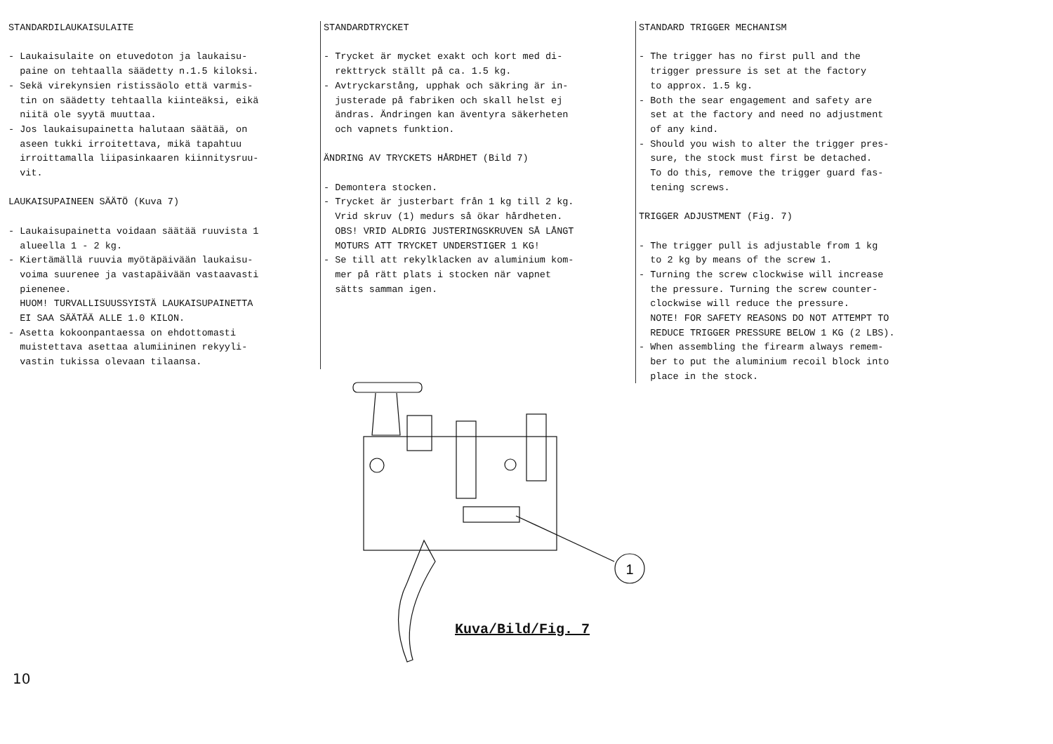STANDARDILAUKAISULAITE - Laukaisulaite on etuvedoton ja laukaisu- paine on tehtaalla säädetty n.1.5 kiloksi. - Sekä virekynsien ristissäolo että varmis- tin on säädetty tehtaalla kiinteäksi, eikä niitä ole syytä muuttaa. - Jos laukaisupainetta halutaan säätää, on aseen tukki irroitettava, mikä tapahtuu irroittamalla liipasinkaaren kiinnitysruu- vit. LAUKAISUPAINEEN SÄÄTÖ (Kuva 7) - Laukaisupainetta voidaan säätää ruuvista 1 alueella 1 - 2 kg. - Kiertämällä ruuvia myötäpäivään laukaisu- voima suurenee ja vastapäivään vastaavasti pienenee. HUOM! TURVALLISUUSSYISTÄ LAUKAISUPAINETTA EI SAA SÄÄTÄÄ ALLE 1.0 KILON. - Asetta kokoonpantaessa on ehdottomasti muistettava asettaa alumiininen rekyyli- vastin tukissa olevaan tilaansa.
STANDARDTRYCKET - Trycket är mycket exakt och kort med di- rekttryck ställt på ca. 1.5 kg. - Avtryckarstång, upphak och säkring är in- justerade på fabriken och skall helst ej ändras. Ändringen kan äventyra säkerheten och vapnets funktion. ÄNDRING AV TRYCKETS HÅRDHET (Bild 7) - Demontera stocken. - Trycket är justerbart från 1 kg till 2 kg. Vrid skruv (1) medurs så ökar hårdheten. OBS! VRID ALDRIG JUSTERINGSKRUVEN SÅ LÅNGT MOTURS ATT TRYCKET UNDERSTIGER 1 KG! - Se till att rekylklacken av aluminium kom- mer på rätt plats i stocken när vapnet sätts samman igen.
STANDARD TRIGGER MECHANISM - The trigger has no first pull and the trigger pressure is set at the factory to approx. 1.5 kg. - Both the sear engagement and safety are set at the factory and need no adjustment of any kind. - Should you wish to alter the trigger pres- sure, the stock must first be detached. To do this, remove the trigger guard fas- tening screws. TRIGGER ADJUSTMENT (Fig. 7) - The trigger pull is adjustable from 1 kg to 2 kg by means of the screw 1. - Turning the screw clockwise will increase the pressure. Turning the screw counter- clockwise will reduce the pressure. NOTE! FOR SAFETY REASONS DO NOT ATTEMPT TO REDUCE TRIGGER PRESSURE BELOW 1 KG (2 LBS). - When assembling the firearm always remem- ber to put the aluminium recoil block into place in the stock.
1
Kuva/Bild/Fig. 7
10